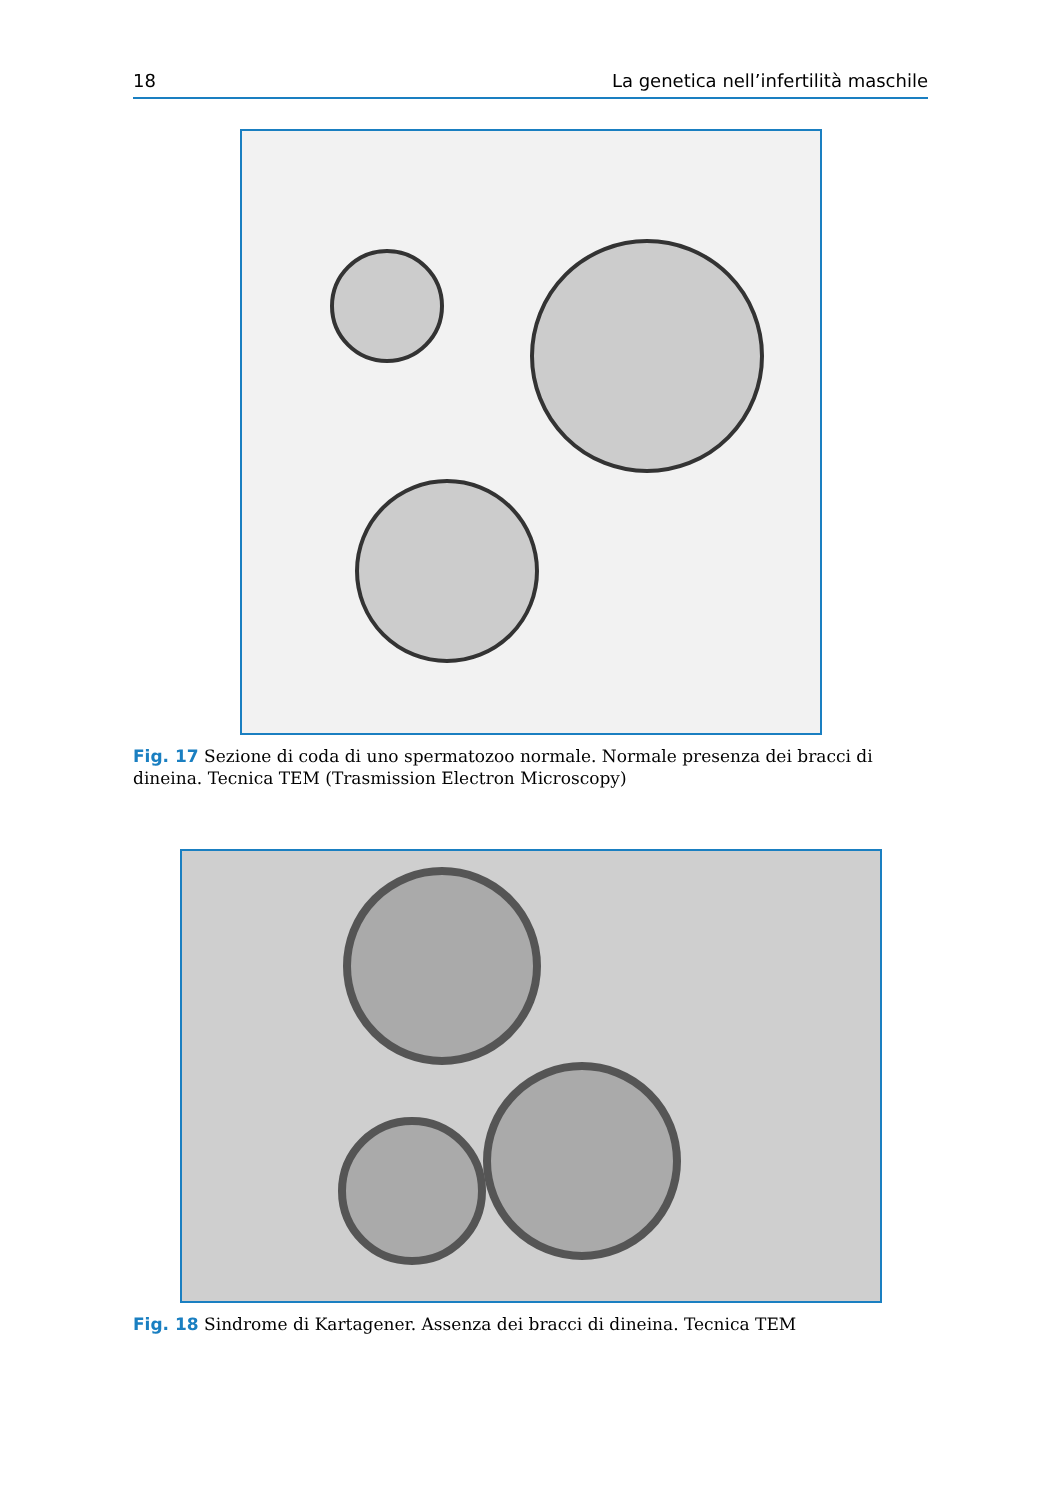18 La genetica nell’infertilità maschile
Fig. 17 Sezione di coda di uno spermatozoo normale. Normale presenza dei bracci di dineina. Tecnica TEM (Trasmission Electron Microscopy)
Fig. 18 Sindrome di Kartagener. Assenza dei bracci di dineina. Tecnica TEM